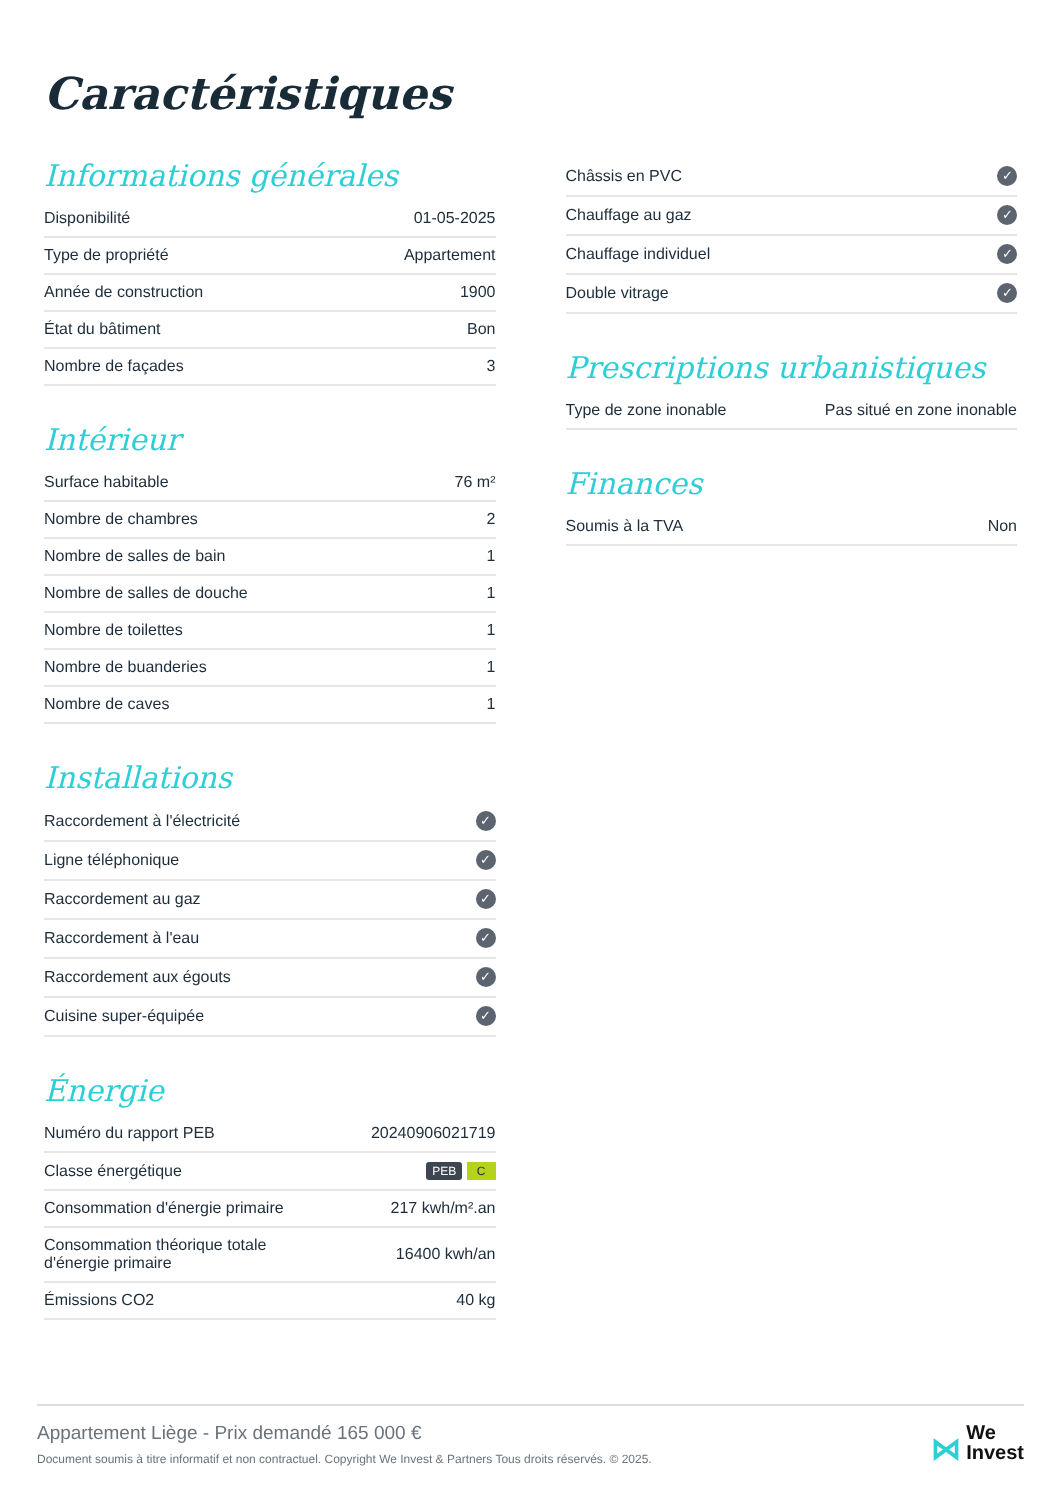Caractéristiques
Informations générales
| Disponibilité | 01-05-2025 |
| Type de propriété | Appartement |
| Année de construction | 1900 |
| État du bâtiment | Bon |
| Nombre de façades | 3 |
Intérieur
| Surface habitable | 76 m² |
| Nombre de chambres | 2 |
| Nombre de salles de bain | 1 |
| Nombre de salles de douche | 1 |
| Nombre de toilettes | 1 |
| Nombre de buanderies | 1 |
| Nombre de caves | 1 |
Installations
| Raccordement à l'électricité | ✓ |
| Ligne téléphonique | ✓ |
| Raccordement au gaz | ✓ |
| Raccordement à l'eau | ✓ |
| Raccordement aux égouts | ✓ |
| Cuisine super-équipée | ✓ |
Énergie
| Numéro du rapport PEB | 20240906021719 |
| Classe énergétique | PEB C |
| Consommation d'énergie primaire | 217 kwh/m².an |
| Consommation théorique totale d'énergie primaire | 16400 kwh/an |
| Émissions CO2 | 40 kg |
| Châssis en PVC | ✓ |
| Chauffage au gaz | ✓ |
| Chauffage individuel | ✓ |
| Double vitrage | ✓ |
Prescriptions urbanistiques
| Type de zone inonable | Pas situé en zone inonable |
Finances
| Soumis à la TVA | Non |
Appartement Liège - Prix demandé 165 000 €
Document soumis à titre informatif et non contractuel. Copyright We Invest & Partners Tous droits réservés. © 2025.
⋈ We
Invest